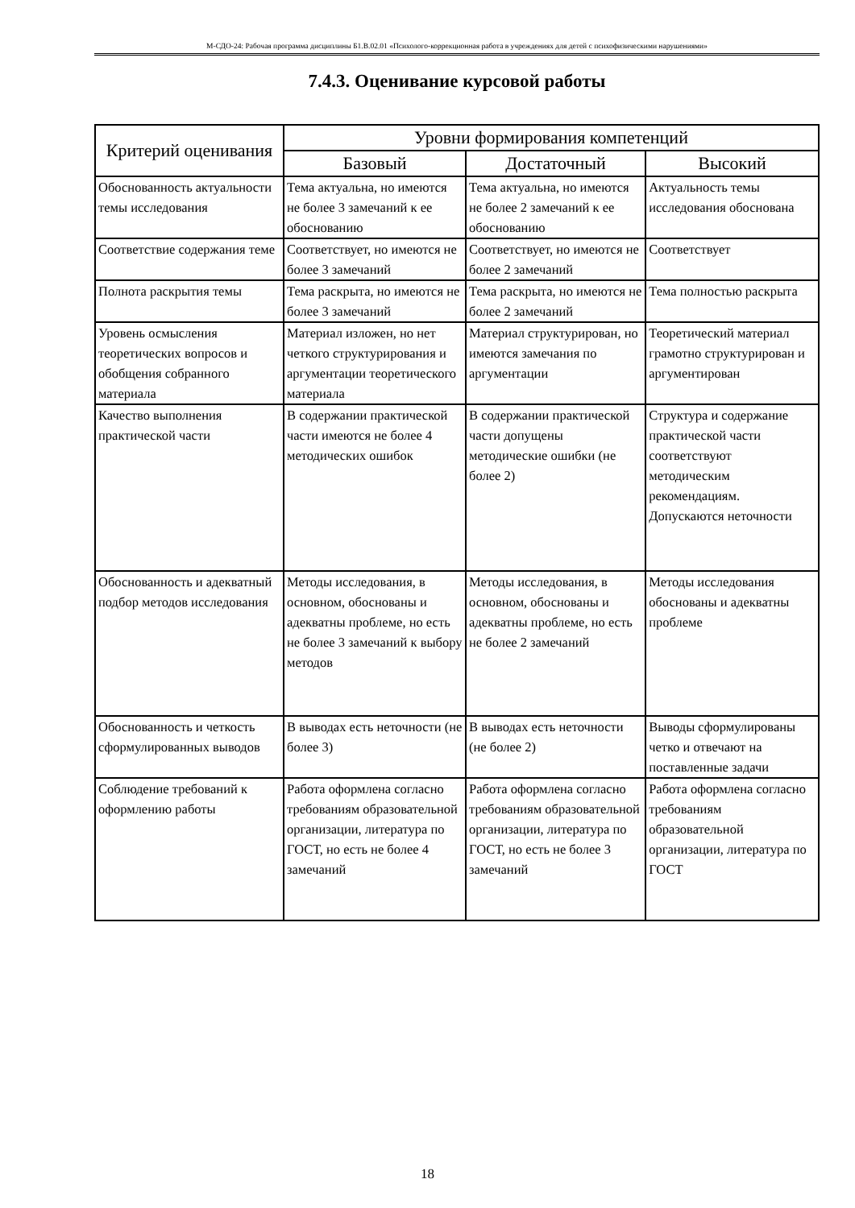М-СДО-24: Рабочая программа дисциплины Б1.В.02.01 «Психолого-коррекционная работа в учреждениях для детей с психофизическими нарушениями»
7.4.3. Оценивание курсовой работы
| Критерий оценивания | Уровни формирования компетенций | | |
| --- | --- | --- | --- |
| | Базовый | Достаточный | Высокий |
| Обоснованность актуальности темы исследования | Тема актуальна, но имеются не более 3 замечаний к ее обоснованию | Тема актуальна, но имеются не более 2 замечаний к ее обоснованию | Актуальность темы исследования обоснована |
| Соответствие содержания теме | Соответствует, но имеются не более 3 замечаний | Соответствует, но имеются не более 2 замечаний | Соответствует |
| Полнота раскрытия темы | Тема раскрыта, но имеются не более 3 замечаний | Тема раскрыта, но имеются не более 2 замечаний | Тема полностью раскрыта |
| Уровень осмысления теоретических вопросов и обобщения собранного материала | Материал изложен, но нет четкого структурирования и аргументации теоретического материала | Материал структурирован, но имеются замечания по аргументации | Теоретический материал грамотно структурирован и аргументирован |
| Качество выполнения практической части | В содержании практической части имеются не более 4 методических ошибок | В содержании практической части допущены методические ошибки (не более 2) | Структура и содержание практической части соответствуют методическим рекомендациям. Допускаются неточности |
| Обоснованность и адекватный подбор методов исследования | Методы исследования, в основном, обоснованы и адекватны проблеме, но есть не более 3 замечаний к выбору методов | Методы исследования, в основном, обоснованы и адекватны проблеме, но есть не более 2 замечаний | Методы исследования обоснованы и адекватны проблеме |
| Обоснованность и четкость сформулированных выводов | В выводах есть неточности (не более 3) | В выводах есть неточности (не более 2) | Выводы сформулированы четко и отвечают на поставленные задачи |
| Соблюдение требований к оформлению работы | Работа оформлена согласно требованиям образовательной организации, литература по ГОСТ, но есть не более 4 замечаний | Работа оформлена согласно требованиям образовательной организации, литература по ГОСТ, но есть не более 3 замечаний | Работа оформлена согласно требованиям образовательной организации, литература по ГОСТ |
18